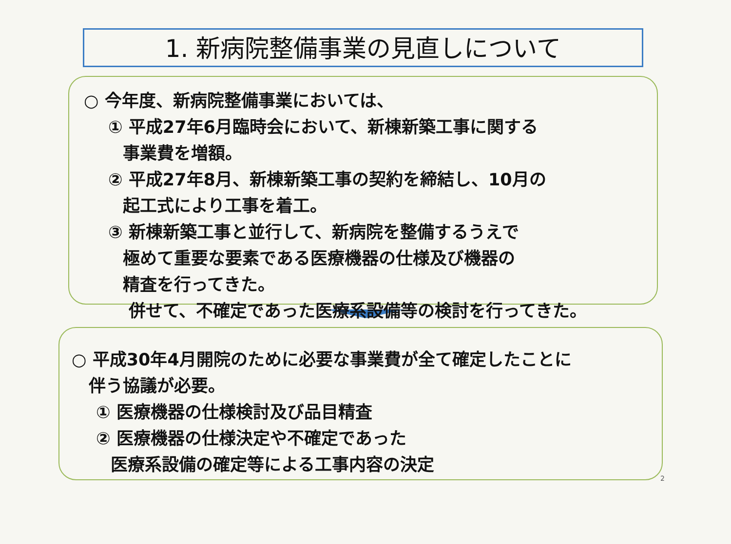1. 新病院整備事業の見直しについて
○ 今年度、新病院整備事業においては、
① 平成27年6月臨時会において、新棟新築工事に関する
事業費を増額。
② 平成27年8月、新棟新築工事の契約を締結し、10月の
起工式により工事を着工。
③ 新棟新築工事と並行して、新病院を整備するうえで
極めて重要な要素である医療機器の仕様及び機器の
精査を行ってきた。
併せて、不確定であった医療系設備等の検討を行ってきた。
○ 平成30年4月開院のために必要な事業費が全て確定したことに
伴う協議が必要。
① 医療機器の仕様検討及び品目精査
② 医療機器の仕様決定や不確定であった
医療系設備の確定等による工事内容の決定
2